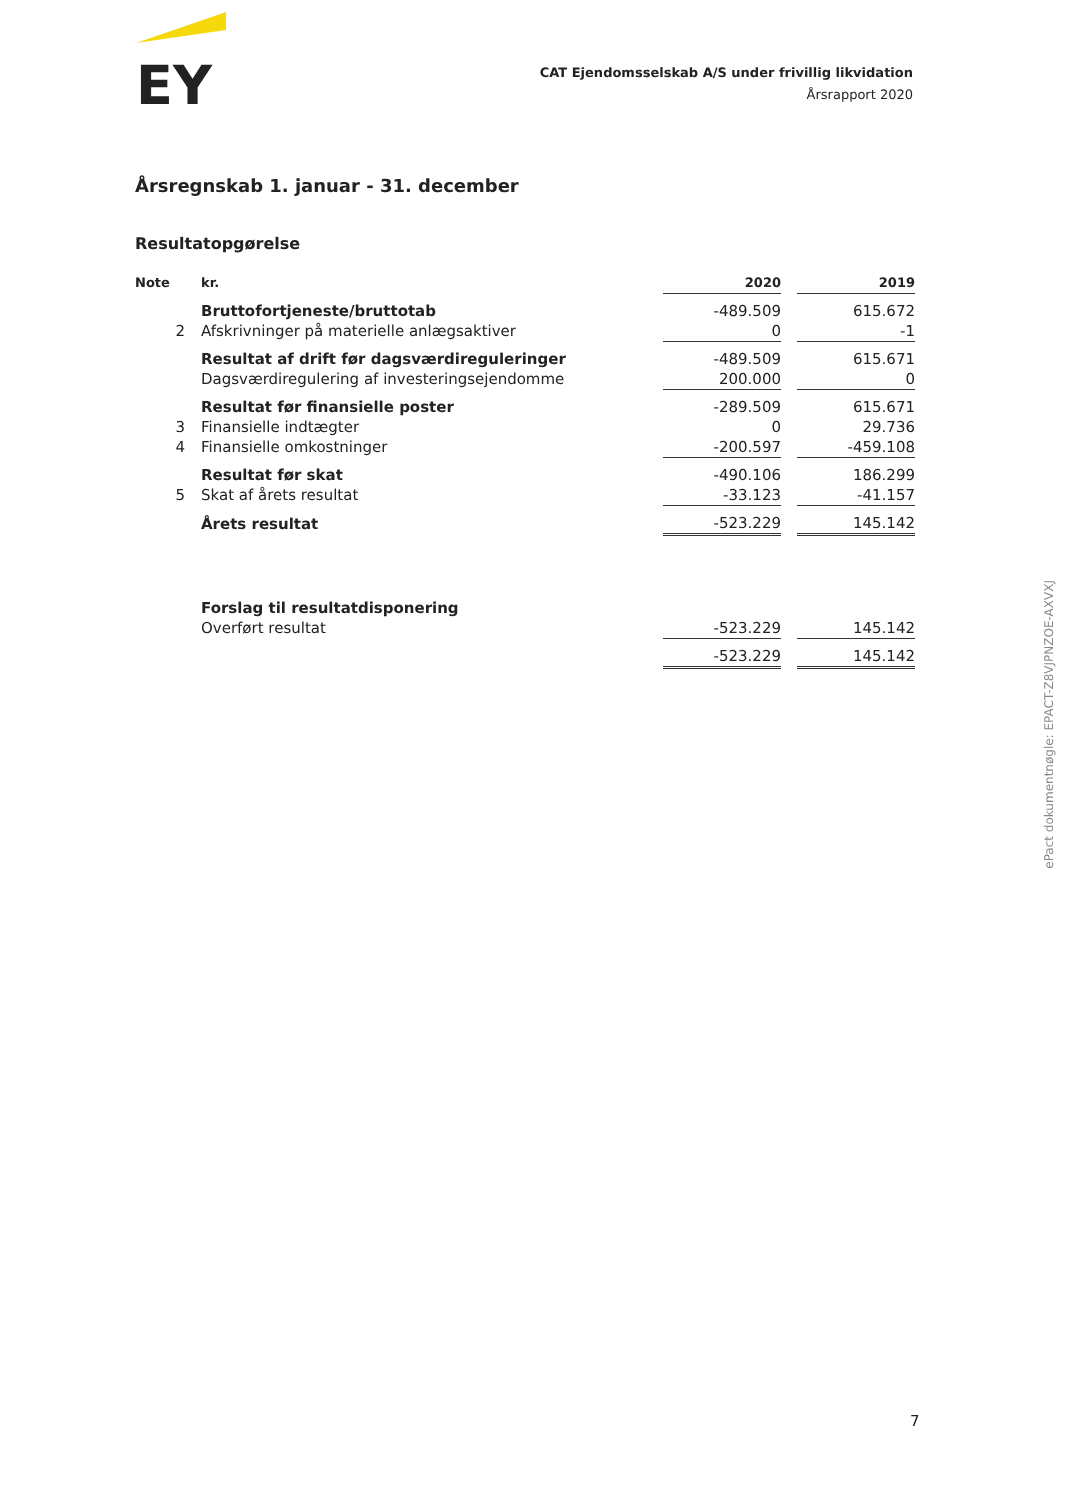EY
CAT Ejendomsselskab A/S under frivillig likvidation
Årsrapport 2020
Årsregnskab 1. januar - 31. december
Resultatopgørelse
| Note | kr. | 2020 | | 2019 |
| --- | --- | --- | --- | --- |
| | Bruttofortjeneste/bruttotab | -489.509 | | 615.672 |
| 2 | Afskrivninger på materielle anlægsaktiver | 0 | | -1 |
| | Resultat af drift før dagsværdireguleringer | -489.509 | | 615.671 |
| | Dagsværdiregulering af investeringsejendomme | 200.000 | | 0 |
| | Resultat før finansielle poster | -289.509 | | 615.671 |
| 3 | Finansielle indtægter | 0 | | 29.736 |
| 4 | Finansielle omkostninger | -200.597 | | -459.108 |
| | Resultat før skat | -490.106 | | 186.299 |
| 5 | Skat af årets resultat | -33.123 | | -41.157 |
| | Årets resultat | -523.229 | | 145.142 |
| | Forslag til resultatdisponering | | | |
| | Overført resultat | -523.229 | | 145.142 |
| | | -523.229 | | 145.142 |
ePact dokumentnøgle: EPACT-Z8VJPNZOE-AXVXJ
7